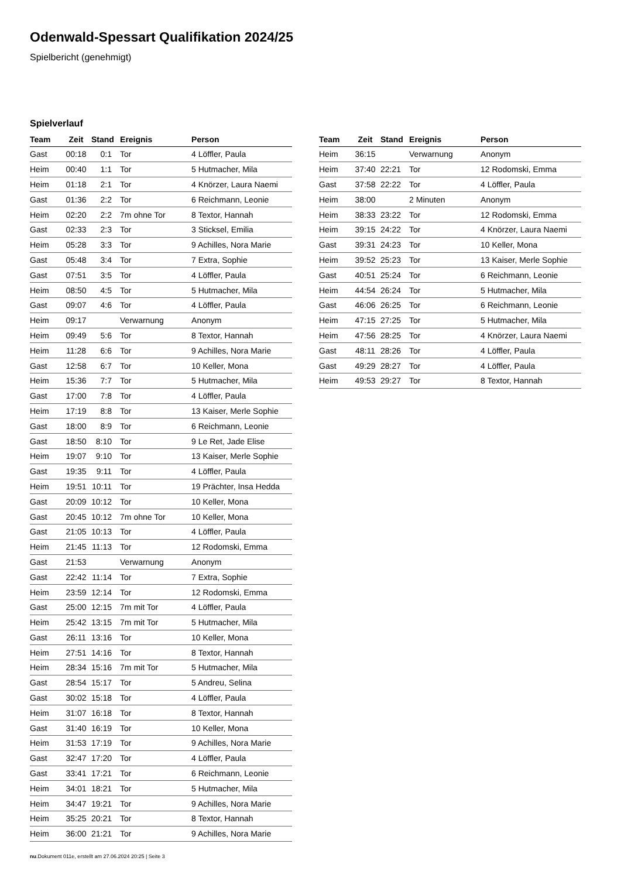Odenwald-Spessart Qualifikation 2024/25
Spielbericht (genehmigt)
Spielverlauf
| Team | Zeit | Stand | Ereignis | Person |
| --- | --- | --- | --- | --- |
| Gast | 00:18 | 0:1 | Tor | 4 Löffler, Paula |
| Heim | 00:40 | 1:1 | Tor | 5 Hutmacher, Mila |
| Heim | 01:18 | 2:1 | Tor | 4 Knörzer, Laura Naemi |
| Gast | 01:36 | 2:2 | Tor | 6 Reichmann, Leonie |
| Heim | 02:20 | 2:2 | 7m ohne Tor | 8 Textor, Hannah |
| Gast | 02:33 | 2:3 | Tor | 3 Sticksel, Emilia |
| Heim | 05:28 | 3:3 | Tor | 9 Achilles, Nora Marie |
| Gast | 05:48 | 3:4 | Tor | 7 Extra, Sophie |
| Gast | 07:51 | 3:5 | Tor | 4 Löffler, Paula |
| Heim | 08:50 | 4:5 | Tor | 5 Hutmacher, Mila |
| Gast | 09:07 | 4:6 | Tor | 4 Löffler, Paula |
| Heim | 09:17 | | Verwarnung | Anonym |
| Heim | 09:49 | 5:6 | Tor | 8 Textor, Hannah |
| Heim | 11:28 | 6:6 | Tor | 9 Achilles, Nora Marie |
| Gast | 12:58 | 6:7 | Tor | 10 Keller, Mona |
| Heim | 15:36 | 7:7 | Tor | 5 Hutmacher, Mila |
| Gast | 17:00 | 7:8 | Tor | 4 Löffler, Paula |
| Heim | 17:19 | 8:8 | Tor | 13 Kaiser, Merle Sophie |
| Gast | 18:00 | 8:9 | Tor | 6 Reichmann, Leonie |
| Gast | 18:50 | 8:10 | Tor | 9 Le Ret, Jade Elise |
| Heim | 19:07 | 9:10 | Tor | 13 Kaiser, Merle Sophie |
| Gast | 19:35 | 9:11 | Tor | 4 Löffler, Paula |
| Heim | 19:51 | 10:11 | Tor | 19 Prächter, Insa Hedda |
| Gast | 20:09 | 10:12 | Tor | 10 Keller, Mona |
| Gast | 20:45 | 10:12 | 7m ohne Tor | 10 Keller, Mona |
| Gast | 21:05 | 10:13 | Tor | 4 Löffler, Paula |
| Heim | 21:45 | 11:13 | Tor | 12 Rodomski, Emma |
| Gast | 21:53 | | Verwarnung | Anonym |
| Gast | 22:42 | 11:14 | Tor | 7 Extra, Sophie |
| Heim | 23:59 | 12:14 | Tor | 12 Rodomski, Emma |
| Gast | 25:00 | 12:15 | 7m mit Tor | 4 Löffler, Paula |
| Heim | 25:42 | 13:15 | 7m mit Tor | 5 Hutmacher, Mila |
| Gast | 26:11 | 13:16 | Tor | 10 Keller, Mona |
| Heim | 27:51 | 14:16 | Tor | 8 Textor, Hannah |
| Heim | 28:34 | 15:16 | 7m mit Tor | 5 Hutmacher, Mila |
| Gast | 28:54 | 15:17 | Tor | 5 Andreu, Selina |
| Gast | 30:02 | 15:18 | Tor | 4 Löffler, Paula |
| Heim | 31:07 | 16:18 | Tor | 8 Textor, Hannah |
| Gast | 31:40 | 16:19 | Tor | 10 Keller, Mona |
| Heim | 31:53 | 17:19 | Tor | 9 Achilles, Nora Marie |
| Gast | 32:47 | 17:20 | Tor | 4 Löffler, Paula |
| Gast | 33:41 | 17:21 | Tor | 6 Reichmann, Leonie |
| Heim | 34:01 | 18:21 | Tor | 5 Hutmacher, Mila |
| Heim | 34:47 | 19:21 | Tor | 9 Achilles, Nora Marie |
| Heim | 35:25 | 20:21 | Tor | 8 Textor, Hannah |
| Heim | 36:00 | 21:21 | Tor | 9 Achilles, Nora Marie |
| Team | Zeit | Stand | Ereignis | Person |
| --- | --- | --- | --- | --- |
| Heim | 36:15 | | Verwarnung | Anonym |
| Heim | 37:40 | 22:21 | Tor | 12 Rodomski, Emma |
| Gast | 37:58 | 22:22 | Tor | 4 Löffler, Paula |
| Heim | 38:00 | | 2 Minuten | Anonym |
| Heim | 38:33 | 23:22 | Tor | 12 Rodomski, Emma |
| Heim | 39:15 | 24:22 | Tor | 4 Knörzer, Laura Naemi |
| Gast | 39:31 | 24:23 | Tor | 10 Keller, Mona |
| Heim | 39:52 | 25:23 | Tor | 13 Kaiser, Merle Sophie |
| Gast | 40:51 | 25:24 | Tor | 6 Reichmann, Leonie |
| Heim | 44:54 | 26:24 | Tor | 5 Hutmacher, Mila |
| Gast | 46:06 | 26:25 | Tor | 6 Reichmann, Leonie |
| Heim | 47:15 | 27:25 | Tor | 5 Hutmacher, Mila |
| Heim | 47:56 | 28:25 | Tor | 4 Knörzer, Laura Naemi |
| Gast | 48:11 | 28:26 | Tor | 4 Löffler, Paula |
| Gast | 49:29 | 28:27 | Tor | 4 Löffler, Paula |
| Heim | 49:53 | 29:27 | Tor | 8 Textor, Hannah |
nu.Dokument 011e, erstellt am 27.06.2024 20:25 | Seite 3